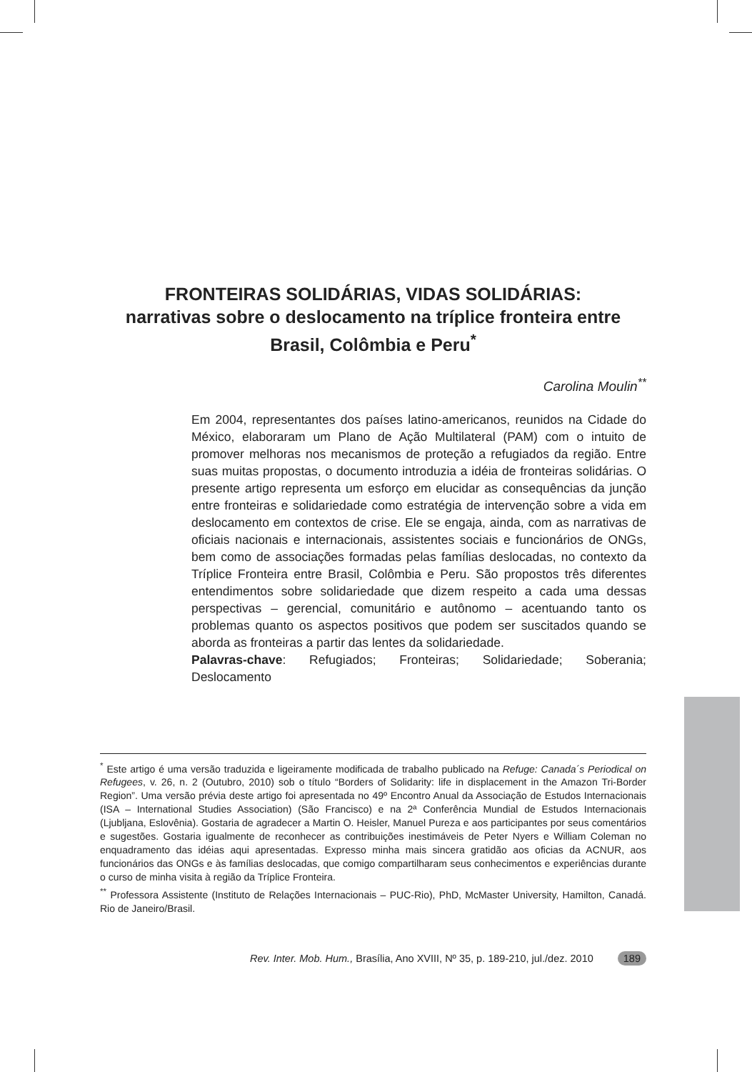FRONTEIRAS SOLIDÁRIAS, VIDAS SOLIDÁRIAS:
narrativas sobre o deslocamento na tríplice fronteira entre Brasil, Colômbia e Peru<sup>*</sup>
Carolina Moulin<sup>**</sup>
Em 2004, representantes dos países latino-americanos, reunidos na Cidade do México, elaboraram um Plano de Ação Multilateral (PAM) com o intuito de promover melhoras nos mecanismos de proteção a refugiados da região. Entre suas muitas propostas, o documento introduzia a idéia de fronteiras solidárias. O presente artigo representa um esforço em elucidar as consequências da junção entre fronteiras e solidariedade como estratégia de intervenção sobre a vida em deslocamento em contextos de crise. Ele se engaja, ainda, com as narrativas de oficiais nacionais e internacionais, assistentes sociais e funcionários de ONGs, bem como de associações formadas pelas famílias deslocadas, no contexto da Tríplice Fronteira entre Brasil, Colômbia e Peru. São propostos três diferentes entendimentos sobre solidariedade que dizem respeito a cada uma dessas perspectivas – gerencial, comunitário e autônomo – acentuando tanto os problemas quanto os aspectos positivos que podem ser suscitados quando se aborda as fronteiras a partir das lentes da solidariedade.
Palavras-chave: Refugiados; Fronteiras; Solidariedade; Soberania; Deslocamento
<sup>*</sup> Este artigo é uma versão traduzida e ligeiramente modificada de trabalho publicado na Refuge: Canada´s Periodical on Refugees, v. 26, n. 2 (Outubro, 2010) sob o título “Borders of Solidarity: life in displacement in the Amazon Tri-Border Region”. Uma versão prévia deste artigo foi apresentada no 49º Encontro Anual da Associação de Estudos Internacionais (ISA – International Studies Association) (São Francisco) e na 2ª Conferência Mundial de Estudos Internacionais (Ljubljana, Eslovênia). Gostaria de agradecer a Martin O. Heisler, Manuel Pureza e aos participantes por seus comentários e sugestões. Gostaria igualmente de reconhecer as contribuições inestimáveis de Peter Nyers e William Coleman no enquadramento das idéias aqui apresentadas. Expresso minha mais sincera gratidão aos oficias da ACNUR, aos funcionários das ONGs e às famílias deslocadas, que comigo compartilharam seus conhecimentos e experiências durante o curso de minha visita à região da Tríplice Fronteira.
<sup>**</sup> Professora Assistente (Instituto de Relações Internacionais – PUC-Rio), PhD, McMaster University, Hamilton, Canadá. Rio de Janeiro/Brasil.
Rev. Inter. Mob. Hum., Brasília, Ano XVIII, Nº 35, p. 189-210, jul./dez. 2010 189